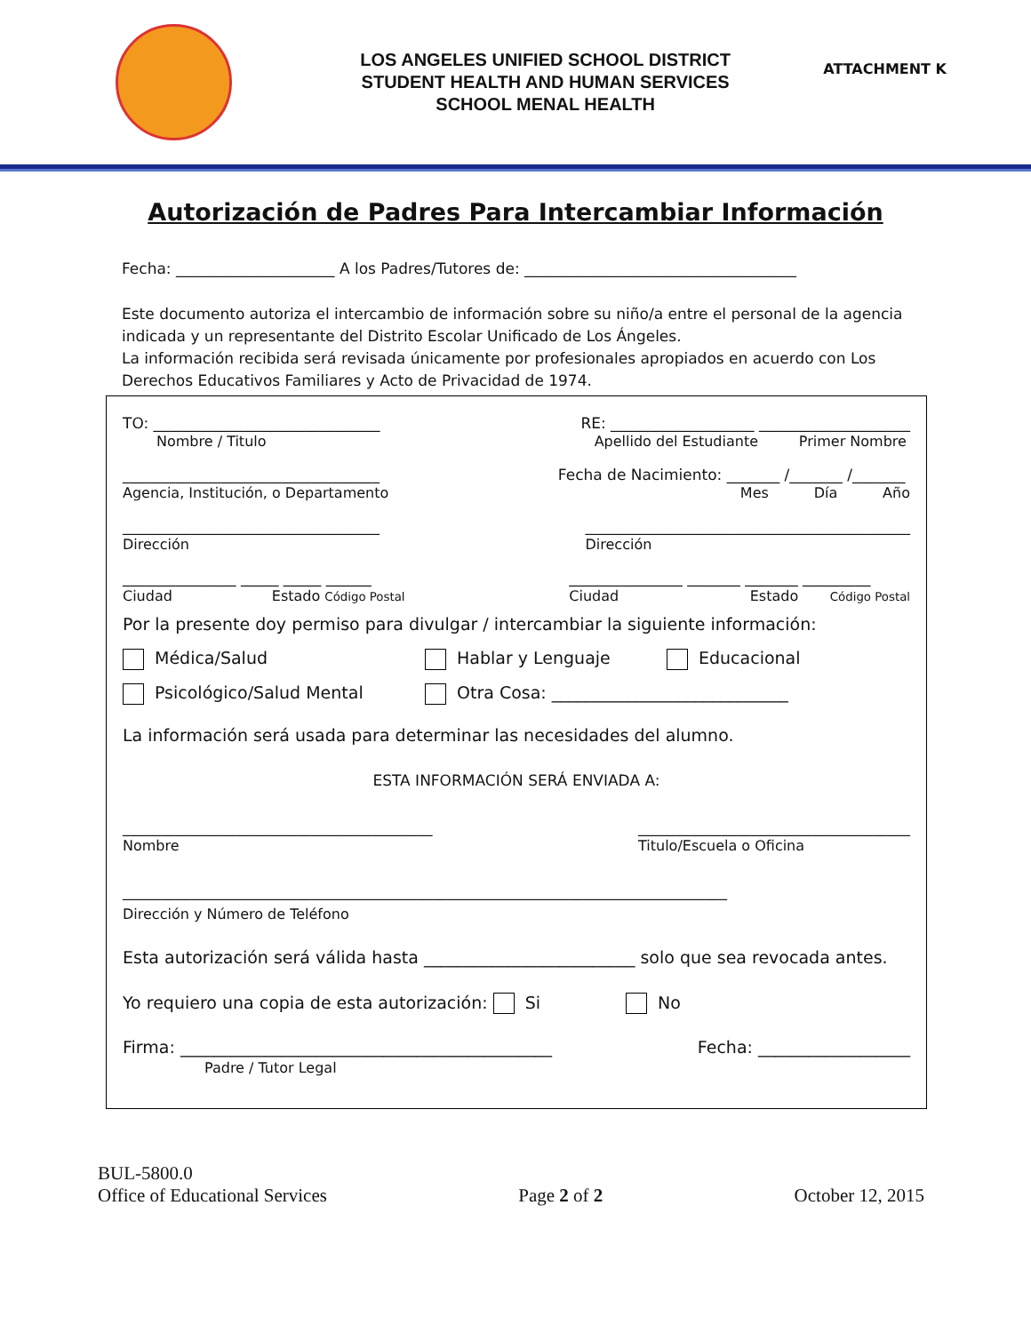LOS ANGELES UNIFIED SCHOOL DISTRICT
STUDENT HEALTH AND HUMAN SERVICES
SCHOOL MENAL HEALTH
ATTACHMENT K
Autorización de Padres Para Intercambiar Información
Fecha: _____________________ A los Padres/Tutores de: ____________________________________
Este documento autoriza el intercambio de información sobre su niño/a entre el personal de la agencia indicada y un representante del Distrito Escolar Unificado de Los Ángeles.
La información recibida será revisada únicamente por profesionales apropiados en acuerdo con Los Derechos Educativos Familiares y Acto de Privacidad de 1974.
TO: ______________________________
Nombre / Titulo
RE: ___________________ ____________________
Apellido del Estudiante Primer Nombre
__________________________________
Agencia, Institución, o Departamento
Fecha de Nacimiento: _______ /_______ /_______
Mes Día Año
__________________________________
Dirección
___________________________________________
Dirección
_______________ _____ _____ ______
Ciudad Estado Código Postal
_______________ _______ _______ _________
Ciudad Estado Código Postal
Por la presente doy permiso para divulgar / intercambiar la siguiente información:
Médica/Salud Hablar y Lenguaje Educacional
Psicológico/Salud Mental Otra Cosa: ____________________________
La información será usada para determinar las necesidades del alumno.
ESTA INFORMACIÓN SERÁ ENVIADA A:
_________________________________________
Nombre
____________________________________
Titulo/Escuela o Oficina
________________________________________________________________________________
Dirección y Número de Teléfono
Esta autorización será válida hasta _________________________ solo que sea revocada antes.
Yo requiero una copia de esta autorización: Si No
Firma: ____________________________________________
Padre / Tutor Legal
Fecha: __________________
BUL-5800.0
Office of Educational Services
Page 2 of 2
October 12, 2015